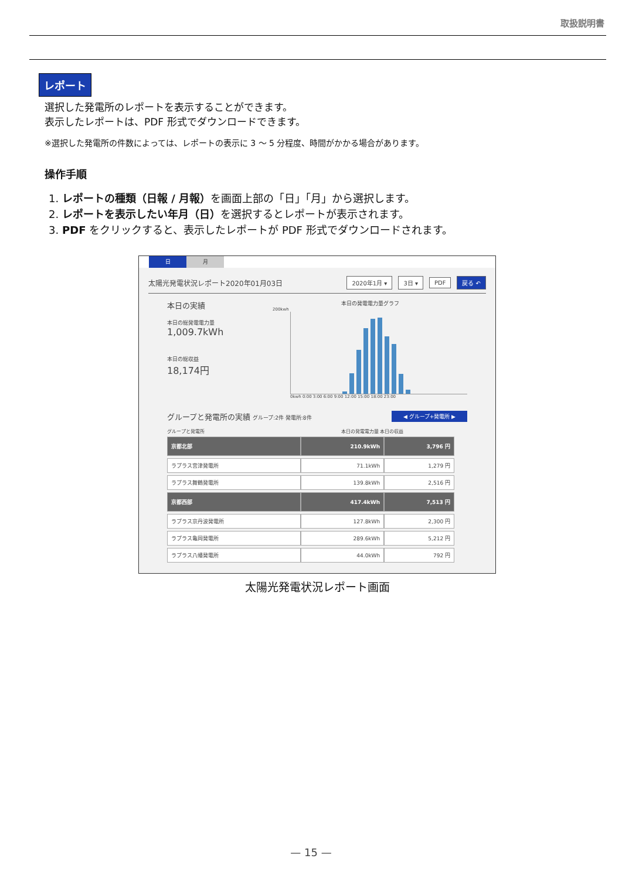取扱説明書
レポート
選択した発電所のレポートを表示することができます。
表示したレポートは、PDF 形式でダウンロードできます。
※選択した発電所の件数によっては、レポートの表示に 3 ～ 5 分程度、時間がかかる場合があります。
操作手順
1. レポートの種類（日報 / 月報）を画面上部の「日」「月」から選択します。
2. レポートを表示したい年月（日）を選択するとレポートが表示されます。
3. PDF をクリックすると、表示したレポートが PDF 形式でダウンロードされます。
日月
太陽光発電状況レポート2020年01月03日 2020年1月 ▾ 3日 ▾ PDF 戻る ↶
本日の実績
本日の総発電電力量
1,009.7kWh
本日の総収益
18,174円
本日の発電電力量グラフ
200kwh
0kwh 0:00 3:00 6:00 9:00 12:00 15:00 18:00 23:00
グループと発電所の実績 グループ:2件 発電所:8件 ◀ グループ+発電所 ▶
グループと発電所 本日の発電電力量 本日の収益
| 京都北部 | 210.9kWh | 3,796 円 |
| ラプラス宮津発電所 | 71.1kWh | 1,279 円 |
| ラプラス舞鶴発電所 | 139.8kWh | 2,516 円 |
| 京都西部 | 417.4kWh | 7,513 円 |
| ラプラス京丹波発電所 | 127.8kWh | 2,300 円 |
| ラプラス亀岡発電所 | 289.6kWh | 5,212 円 |
| ラプラス八幡発電所 | 44.0kWh | 792 円 |
太陽光発電状況レポート画面
— 15 —